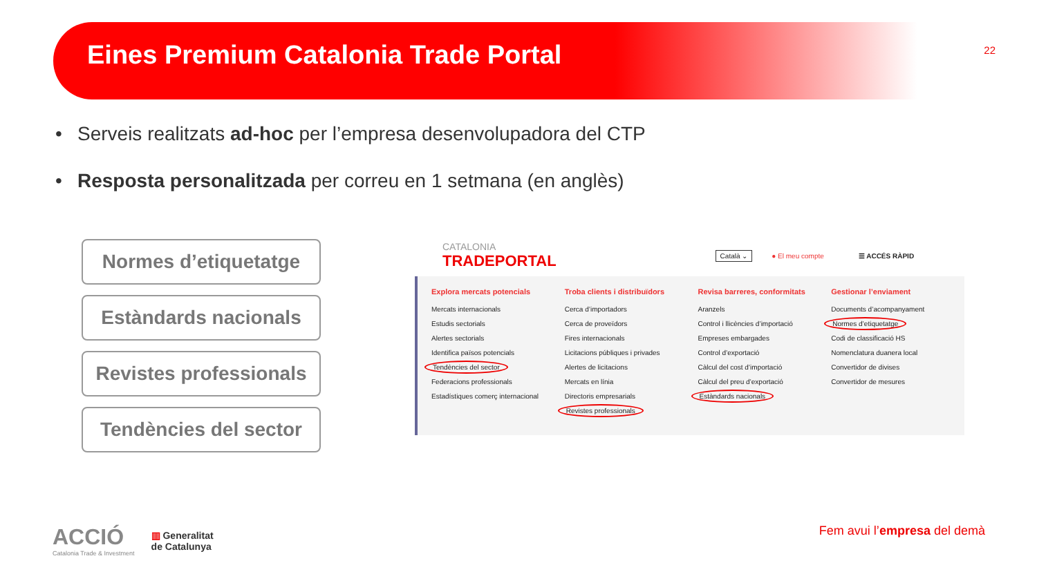Eines Premium Catalonia Trade Portal
22
• Serveis realitzats ad-hoc per l’empresa desenvolupadora del CTP
• Resposta personalitzada per correu en 1 setmana (en anglès)
Normes d’etiquetatge
Estàndards nacionals
Revistes professionals
Tendències del sector
CATALONIA
TRADEPORTAL
Català ⌄ ● El meu compte ☰ ACCÉS RÀPID
Explora mercats potencials
Mercats internacionals
Estudis sectorials
Alertes sectorials
Identifica països potencials
Tendències del sector
Federacions professionals
Estadístiques comerç internacional
Troba clients i distribuïdors
Cerca d’importadors
Cerca de proveïdors
Fires internacionals
Licitacions públiques i privades
Alertes de licitacions
Mercats en línia
Directoris empresarials
Revistes professionals
Revisa barreres, conformitats
Aranzels
Control i llicències d’importació
Empreses embargades
Control d’exportació
Càlcul del cost d’importació
Càlcul del preu d’exportació
Estàndards nacionals
Gestionar l’enviament
Documents d’acompanyament
Normes d’etiquetatge
Codi de classificació HS
Nomenclatura duanera local
Convertidor de divises
Convertidor de mesures
ACCIÓ
Catalonia Trade & Investment
▥ Generalitat
de Catalunya
Fem avui l’empresa del demà